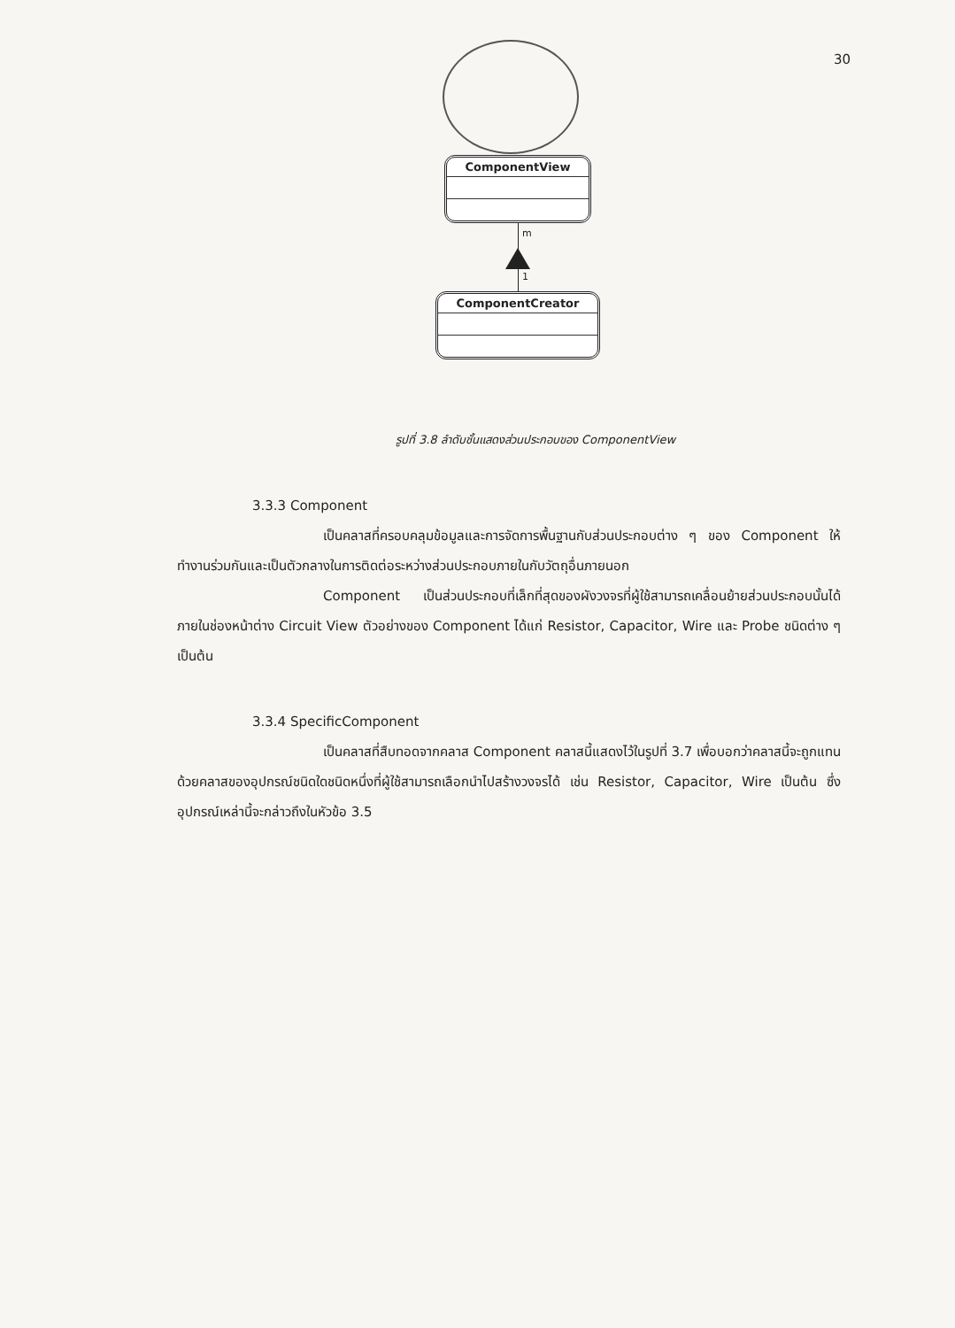30
ComponentView
m
1
ComponentCreator
รูปที่ 3.8 ลำดับชั้นแสดงส่วนประกอบของ ComponentView
3.3.3 Component
เป็นคลาสที่ครอบคลุมข้อมูลและการจัดการพื้นฐานกับส่วนประกอบต่าง ๆ ของ Component ให้ทำงานร่วมกันและเป็นตัวกลางในการติดต่อระหว่างส่วนประกอบภายในกับวัตถุอื่นภายนอก
Component เป็นส่วนประกอบที่เล็กที่สุดของผังวงจรที่ผู้ใช้สามารถเคลื่อนย้ายส่วนประกอบนั้นได้ภายในช่องหน้าต่าง Circuit View ตัวอย่างของ Component ได้แก่ Resistor, Capacitor, Wire และ Probe ชนิดต่าง ๆ เป็นต้น
3.3.4 SpecificComponent
เป็นคลาสที่สืบทอดจากคลาส Component คลาสนี้แสดงไว้ในรูปที่ 3.7 เพื่อบอกว่าคลาสนี้จะถูกแทนด้วยคลาสของอุปกรณ์ชนิดใดชนิดหนึ่งที่ผู้ใช้สามารถเลือกนำไปสร้างวงจรได้ เช่น Resistor, Capacitor, Wire เป็นต้น ซึ่งอุปกรณ์เหล่านี้จะกล่าวถึงในหัวข้อ 3.5